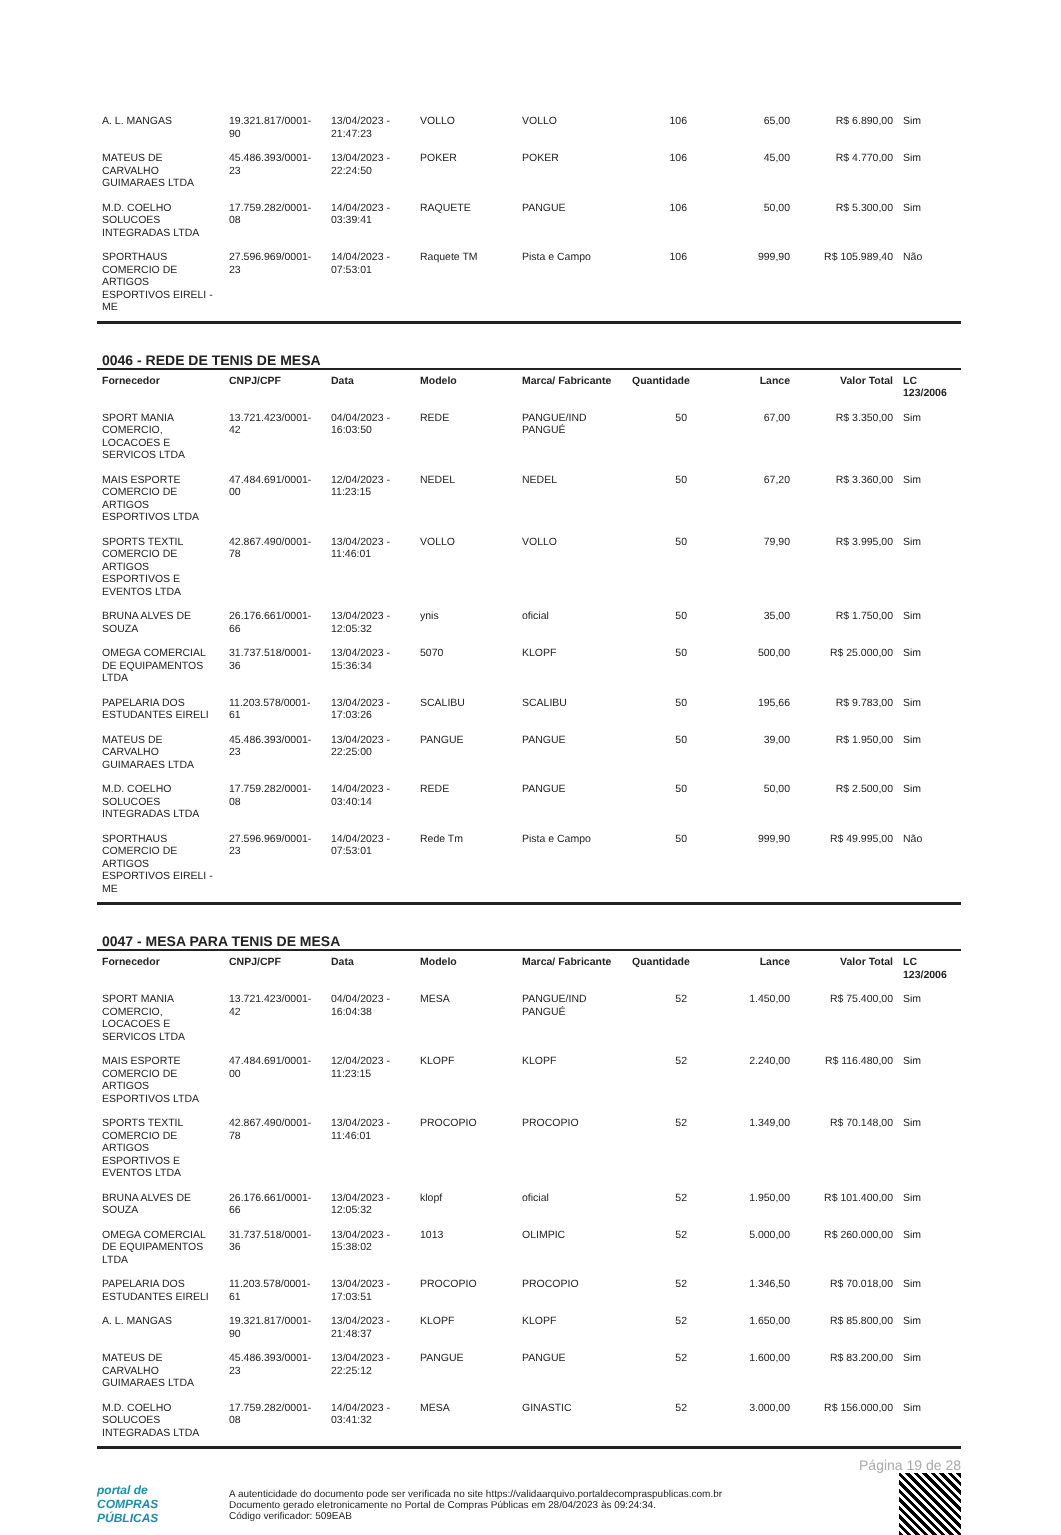| A. L. MANGAS | 19.321.817/0001-90 | 13/04/2023 - 21:47:23 | VOLLO | VOLLO | 106 | 65,00 | R$ 6.890,00 | Sim |
| MATEUS DE CARVALHO GUIMARAES LTDA | 45.486.393/0001-23 | 13/04/2023 - 22:24:50 | POKER | POKER | 106 | 45,00 | R$ 4.770,00 | Sim |
| M.D. COELHO SOLUCOES INTEGRADAS LTDA | 17.759.282/0001-08 | 14/04/2023 - 03:39:41 | RAQUETE | PANGUE | 106 | 50,00 | R$ 5.300,00 | Sim |
| SPORTHAUS COMERCIO DE ARTIGOS ESPORTIVOS EIRELI - ME | 27.596.969/0001-23 | 14/04/2023 - 07:53:01 | Raquete TM | Pista e Campo | 106 | 999,90 | R$ 105.989,40 | Não |
0046 - REDE DE TENIS DE MESA
| Fornecedor | CNPJ/CPF | Data | Modelo | Marca/ Fabricante | Quantidade | Lance | Valor Total | LC 123/2006 |
| --- | --- | --- | --- | --- | --- | --- | --- | --- |
| SPORT MANIA COMERCIO, LOCACOES E SERVICOS LTDA | 13.721.423/0001-42 | 04/04/2023 - 16:03:50 | REDE | PANGUE/IND PANGUÉ | 50 | 67,00 | R$ 3.350,00 | Sim |
| MAIS ESPORTE COMERCIO DE ARTIGOS ESPORTIVOS LTDA | 47.484.691/0001-00 | 12/04/2023 - 11:23:15 | NEDEL | NEDEL | 50 | 67,20 | R$ 3.360,00 | Sim |
| SPORTS TEXTIL COMERCIO DE ARTIGOS ESPORTIVOS E EVENTOS LTDA | 42.867.490/0001-78 | 13/04/2023 - 11:46:01 | VOLLO | VOLLO | 50 | 79,90 | R$ 3.995,00 | Sim |
| BRUNA ALVES DE SOUZA | 26.176.661/0001-66 | 13/04/2023 - 12:05:32 | ynis | oficial | 50 | 35,00 | R$ 1.750,00 | Sim |
| OMEGA COMERCIAL DE EQUIPAMENTOS LTDA | 31.737.518/0001-36 | 13/04/2023 - 15:36:34 | 5070 | KLOPF | 50 | 500,00 | R$ 25.000,00 | Sim |
| PAPELARIA DOS ESTUDANTES EIRELI | 11.203.578/0001-61 | 13/04/2023 - 17:03:26 | SCALIBU | SCALIBU | 50 | 195,66 | R$ 9.783,00 | Sim |
| MATEUS DE CARVALHO GUIMARAES LTDA | 45.486.393/0001-23 | 13/04/2023 - 22:25:00 | PANGUE | PANGUE | 50 | 39,00 | R$ 1.950,00 | Sim |
| M.D. COELHO SOLUCOES INTEGRADAS LTDA | 17.759.282/0001-08 | 14/04/2023 - 03:40:14 | REDE | PANGUE | 50 | 50,00 | R$ 2.500,00 | Sim |
| SPORTHAUS COMERCIO DE ARTIGOS ESPORTIVOS EIRELI - ME | 27.596.969/0001-23 | 14/04/2023 - 07:53:01 | Rede Tm | Pista e Campo | 50 | 999,90 | R$ 49.995,00 | Não |
0047 - MESA PARA TENIS DE MESA
| Fornecedor | CNPJ/CPF | Data | Modelo | Marca/ Fabricante | Quantidade | Lance | Valor Total | LC 123/2006 |
| --- | --- | --- | --- | --- | --- | --- | --- | --- |
| SPORT MANIA COMERCIO, LOCACOES E SERVICOS LTDA | 13.721.423/0001-42 | 04/04/2023 - 16:04:38 | MESA | PANGUE/IND PANGUÉ | 52 | 1.450,00 | R$ 75.400,00 | Sim |
| MAIS ESPORTE COMERCIO DE ARTIGOS ESPORTIVOS LTDA | 47.484.691/0001-00 | 12/04/2023 - 11:23:15 | KLOPF | KLOPF | 52 | 2.240,00 | R$ 116.480,00 | Sim |
| SPORTS TEXTIL COMERCIO DE ARTIGOS ESPORTIVOS E EVENTOS LTDA | 42.867.490/0001-78 | 13/04/2023 - 11:46:01 | PROCOPIO | PROCOPIO | 52 | 1.349,00 | R$ 70.148,00 | Sim |
| BRUNA ALVES DE SOUZA | 26.176.661/0001-66 | 13/04/2023 - 12:05:32 | klopf | oficial | 52 | 1.950,00 | R$ 101.400,00 | Sim |
| OMEGA COMERCIAL DE EQUIPAMENTOS LTDA | 31.737.518/0001-36 | 13/04/2023 - 15:38:02 | 1013 | OLIMPIC | 52 | 5.000,00 | R$ 260.000,00 | Sim |
| PAPELARIA DOS ESTUDANTES EIRELI | 11.203.578/0001-61 | 13/04/2023 - 17:03:51 | PROCOPIO | PROCOPIO | 52 | 1.346,50 | R$ 70.018,00 | Sim |
| A. L. MANGAS | 19.321.817/0001-90 | 13/04/2023 - 21:48:37 | KLOPF | KLOPF | 52 | 1.650,00 | R$ 85.800,00 | Sim |
| MATEUS DE CARVALHO GUIMARAES LTDA | 45.486.393/0001-23 | 13/04/2023 - 22:25:12 | PANGUE | PANGUE | 52 | 1.600,00 | R$ 83.200,00 | Sim |
| M.D. COELHO SOLUCOES INTEGRADAS LTDA | 17.759.282/0001-08 | 14/04/2023 - 03:41:32 | MESA | GINASTIC | 52 | 3.000,00 | R$ 156.000,00 | Sim |
Página 19 de 28
portal de
COMPRAS
PÚBLICAS
A autenticidade do documento pode ser verificada no site https://validaarquivo.portaldecompraspublicas.com.br
Documento gerado eletronicamente no Portal de Compras Públicas em 28/04/2023 às 09:24:34.
Código verificador: 509EAB